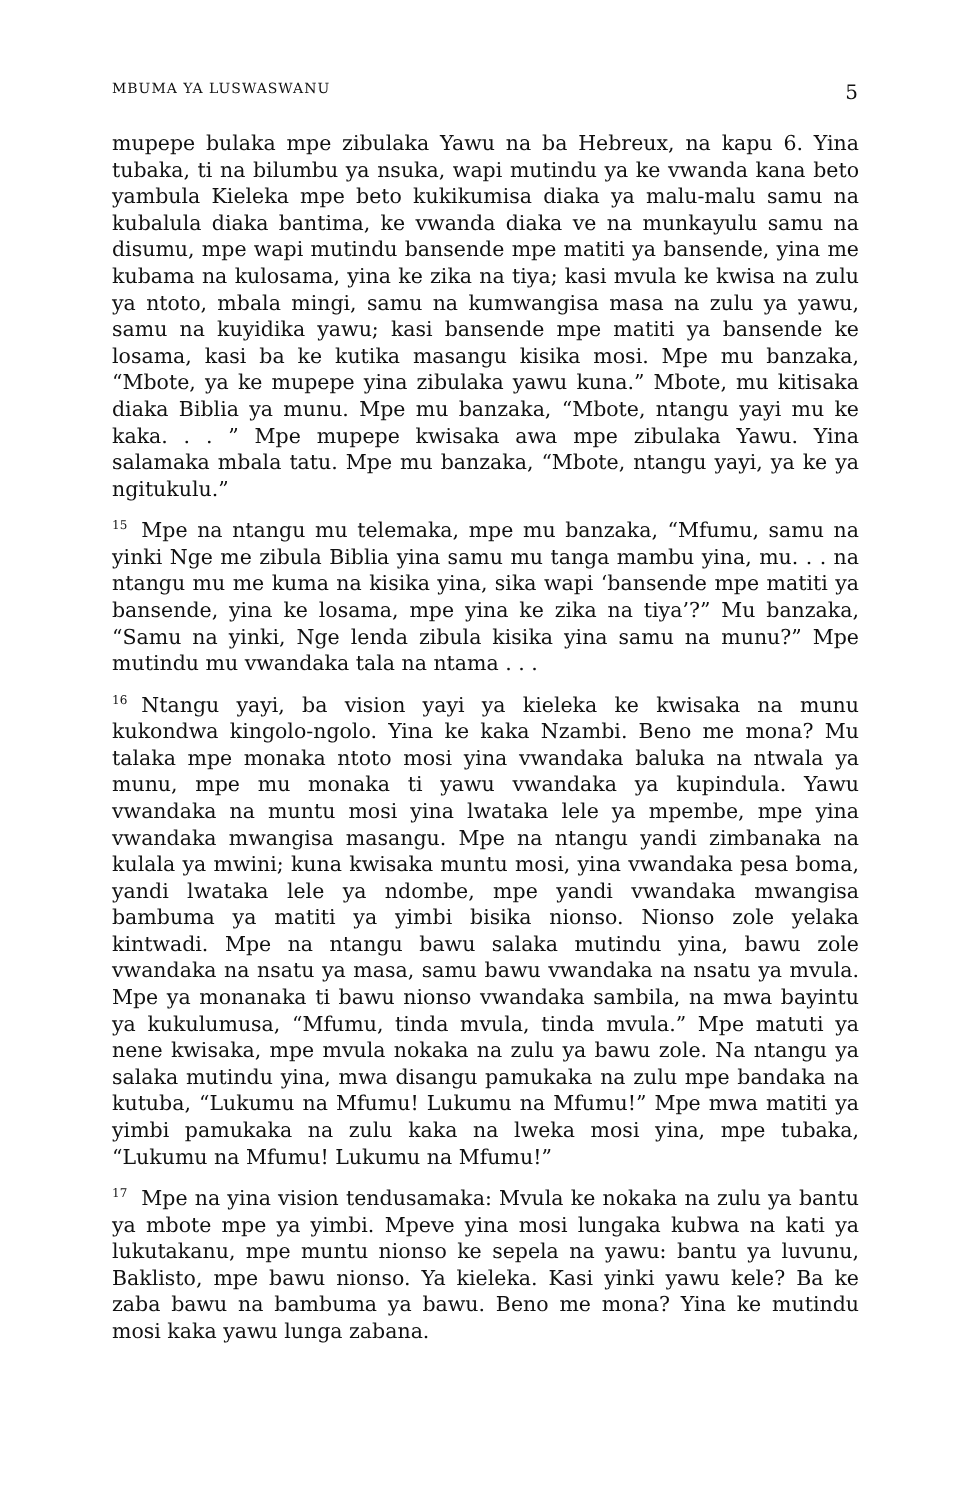MBUMA YA LUSWASWANU 5
mupepe bulaka mpe zibulaka Yawu na ba Hebreux, na kapu 6. Yina tubaka, ti na bilumbu ya nsuka, wapi mutindu ya ke vwanda kana beto yambula Kieleka mpe beto kukikumisa diaka ya malu-malu samu na kubalula diaka bantima, ke vwanda diaka ve na munkayulu samu na disumu, mpe wapi mutindu bansende mpe matiti ya bansende, yina me kubama na kulosama, yina ke zika na tiya; kasi mvula ke kwisa na zulu ya ntoto, mbala mingi, samu na kumwangisa masa na zulu ya yawu, samu na kuyidika yawu; kasi bansende mpe matiti ya bansende ke losama, kasi ba ke kutika masangu kisika mosi. Mpe mu banzaka, “Mbote, ya ke mupepe yina zibulaka yawu kuna.” Mbote, mu kitisaka diaka Biblia ya munu. Mpe mu banzaka, “Mbote, ntangu yayi mu ke kaka. . . ” Mpe mupepe kwisaka awa mpe zibulaka Yawu. Yina salamaka mbala tatu. Mpe mu banzaka, “Mbote, ntangu yayi, ya ke ya ngitukulu.”
<sup>15</sup> Mpe na ntangu mu telemaka, mpe mu banzaka, “Mfumu, samu na yinki Nge me zibula Biblia yina samu mu tanga mambu yina, mu. . . na ntangu mu me kuma na kisika yina, sika wapi ‘bansende mpe matiti ya bansende, yina ke losama, mpe yina ke zika na tiya’?” Mu banzaka, “Samu na yinki, Nge lenda zibula kisika yina samu na munu?” Mpe mutindu mu vwandaka tala na ntama . . .
<sup>16</sup> Ntangu yayi, ba vision yayi ya kieleka ke kwisaka na munu kukondwa kingolo-ngolo. Yina ke kaka Nzambi. Beno me mona? Mu talaka mpe monaka ntoto mosi yina vwandaka baluka na ntwala ya munu, mpe mu monaka ti yawu vwandaka ya kupindula. Yawu vwandaka na muntu mosi yina lwataka lele ya mpembe, mpe yina vwandaka mwangisa masangu. Mpe na ntangu yandi zimbanaka na kulala ya mwini; kuna kwisaka muntu mosi, yina vwandaka pesa boma, yandi lwataka lele ya ndombe, mpe yandi vwandaka mwangisa bambuma ya matiti ya yimbi bisika nionso. Nionso zole yelaka kintwadi. Mpe na ntangu bawu salaka mutindu yina, bawu zole vwandaka na nsatu ya masa, samu bawu vwandaka na nsatu ya mvula. Mpe ya monanaka ti bawu nionso vwandaka sambila, na mwa bayintu ya kukulumusa, “Mfumu, tinda mvula, tinda mvula.” Mpe matuti ya nene kwisaka, mpe mvula nokaka na zulu ya bawu zole. Na ntangu ya salaka mutindu yina, mwa disangu pamukaka na zulu mpe bandaka na kutuba, “Lukumu na Mfumu! Lukumu na Mfumu!” Mpe mwa matiti ya yimbi pamukaka na zulu kaka na lweka mosi yina, mpe tubaka, “Lukumu na Mfumu! Lukumu na Mfumu!”
<sup>17</sup> Mpe na yina vision tendusamaka: Mvula ke nokaka na zulu ya bantu ya mbote mpe ya yimbi. Mpeve yina mosi lungaka kubwa na kati ya lukutakanu, mpe muntu nionso ke sepela na yawu: bantu ya luvunu, Baklisto, mpe bawu nionso. Ya kieleka. Kasi yinki yawu kele? Ba ke zaba bawu na bambuma ya bawu. Beno me mona? Yina ke mutindu mosi kaka yawu lunga zabana.